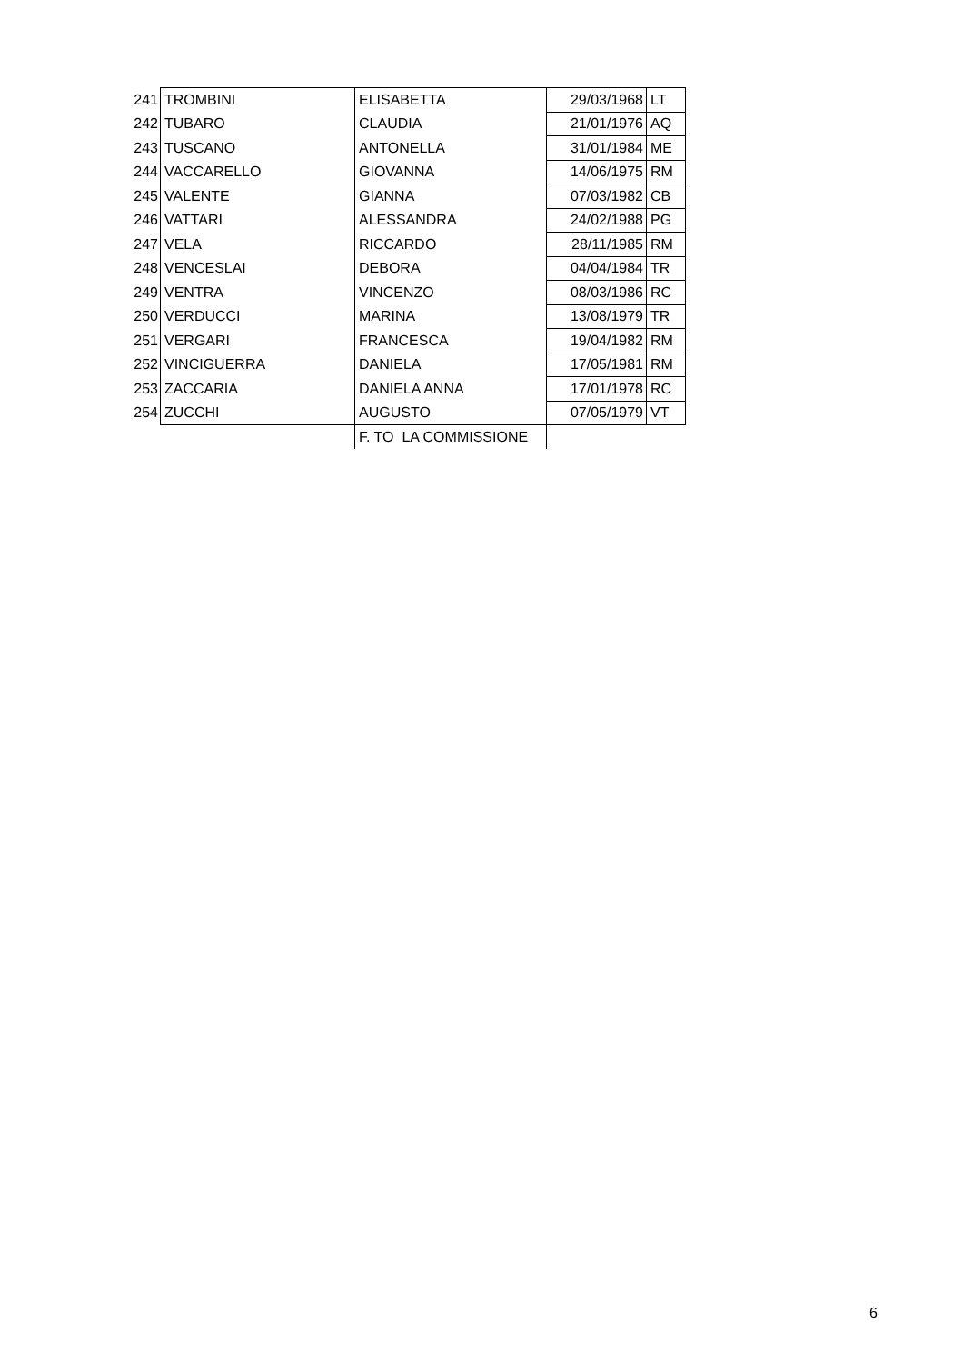| 241 | TROMBINI | ELISABETTA | 29/03/1968 | LT |
| 242 | TUBARO | CLAUDIA | 21/01/1976 | AQ |
| 243 | TUSCANO | ANTONELLA | 31/01/1984 | ME |
| 244 | VACCARELLO | GIOVANNA | 14/06/1975 | RM |
| 245 | VALENTE | GIANNA | 07/03/1982 | CB |
| 246 | VATTARI | ALESSANDRA | 24/02/1988 | PG |
| 247 | VELA | RICCARDO | 28/11/1985 | RM |
| 248 | VENCESLAI | DEBORA | 04/04/1984 | TR |
| 249 | VENTRA | VINCENZO | 08/03/1986 | RC |
| 250 | VERDUCCI | MARINA | 13/08/1979 | TR |
| 251 | VERGARI | FRANCESCA | 19/04/1982 | RM |
| 252 | VINCIGUERRA | DANIELA | 17/05/1981 | RM |
| 253 | ZACCARIA | DANIELA ANNA | 17/01/1978 | RC |
| 254 | ZUCCHI | AUGUSTO | 07/05/1979 | VT |
| | | F. TO LA COMMISSIONE | | |
6